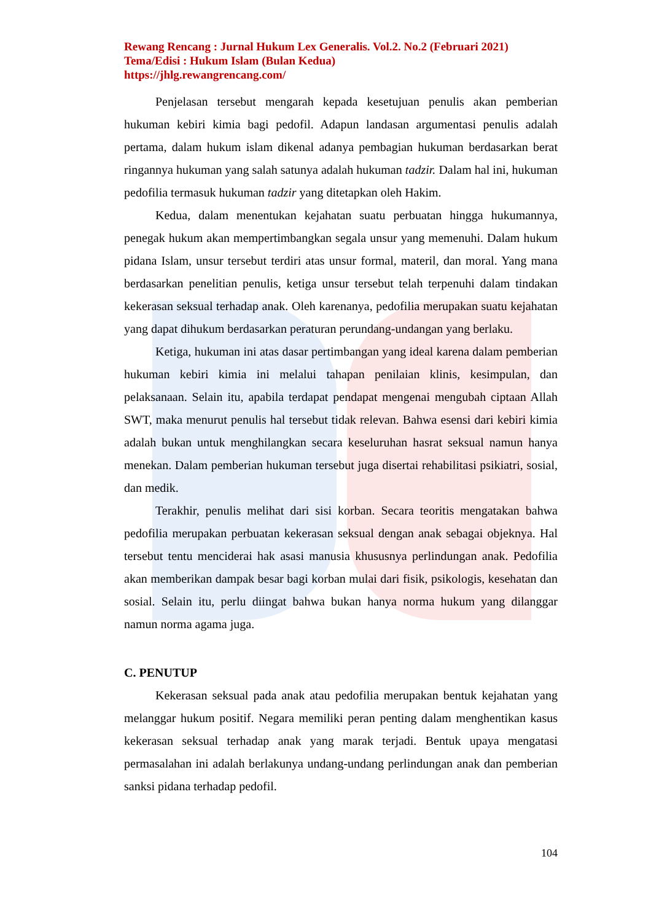Rewang Rencang : Jurnal Hukum Lex Generalis. Vol.2. No.2 (Februari 2021)
Tema/Edisi : Hukum Islam (Bulan Kedua)
https://jhlg.rewangrencang.com/
Penjelasan tersebut mengarah kepada kesetujuan penulis akan pemberian hukuman kebiri kimia bagi pedofil. Adapun landasan argumentasi penulis adalah pertama, dalam hukum islam dikenal adanya pembagian hukuman berdasarkan berat ringannya hukuman yang salah satunya adalah hukuman tadzir. Dalam hal ini, hukuman pedofilia termasuk hukuman tadzir yang ditetapkan oleh Hakim.
Kedua, dalam menentukan kejahatan suatu perbuatan hingga hukumannya, penegak hukum akan mempertimbangkan segala unsur yang memenuhi. Dalam hukum pidana Islam, unsur tersebut terdiri atas unsur formal, materil, dan moral. Yang mana berdasarkan penelitian penulis, ketiga unsur tersebut telah terpenuhi dalam tindakan kekerasan seksual terhadap anak. Oleh karenanya, pedofilia merupakan suatu kejahatan yang dapat dihukum berdasarkan peraturan perundang-undangan yang berlaku.
Ketiga, hukuman ini atas dasar pertimbangan yang ideal karena dalam pemberian hukuman kebiri kimia ini melalui tahapan penilaian klinis, kesimpulan, dan pelaksanaan. Selain itu, apabila terdapat pendapat mengenai mengubah ciptaan Allah SWT, maka menurut penulis hal tersebut tidak relevan. Bahwa esensi dari kebiri kimia adalah bukan untuk menghilangkan secara keseluruhan hasrat seksual namun hanya menekan. Dalam pemberian hukuman tersebut juga disertai rehabilitasi psikiatri, sosial, dan medik.
Terakhir, penulis melihat dari sisi korban. Secara teoritis mengatakan bahwa pedofilia merupakan perbuatan kekerasan seksual dengan anak sebagai objeknya. Hal tersebut tentu menciderai hak asasi manusia khususnya perlindungan anak. Pedofilia akan memberikan dampak besar bagi korban mulai dari fisik, psikologis, kesehatan dan sosial. Selain itu, perlu diingat bahwa bukan hanya norma hukum yang dilanggar namun norma agama juga.
C. PENUTUP
Kekerasan seksual pada anak atau pedofilia merupakan bentuk kejahatan yang melanggar hukum positif. Negara memiliki peran penting dalam menghentikan kasus kekerasan seksual terhadap anak yang marak terjadi. Bentuk upaya mengatasi permasalahan ini adalah berlakunya undang-undang perlindungan anak dan pemberian sanksi pidana terhadap pedofil.
104